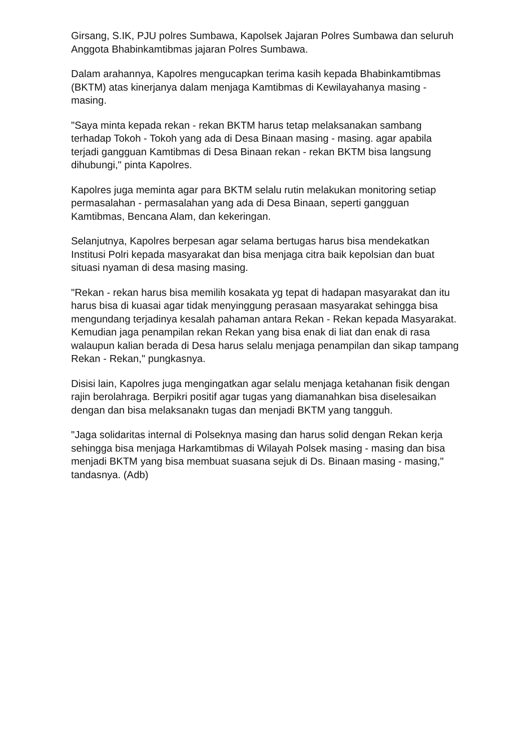Girsang, S.IK, PJU polres Sumbawa, Kapolsek Jajaran Polres Sumbawa dan seluruh Anggota Bhabinkamtibmas jajaran Polres Sumbawa.
Dalam arahannya, Kapolres mengucapkan terima kasih kepada Bhabinkamtibmas (BKTM) atas kinerjanya dalam menjaga Kamtibmas di Kewilayahanya masing - masing.
"Saya minta kepada rekan - rekan BKTM harus tetap melaksanakan sambang terhadap Tokoh - Tokoh yang ada di Desa Binaan masing - masing. agar apabila terjadi gangguan Kamtibmas di Desa Binaan rekan - rekan BKTM bisa langsung dihubungi," pinta Kapolres.
Kapolres juga meminta agar para BKTM selalu rutin melakukan monitoring setiap permasalahan - permasalahan yang ada di Desa Binaan, seperti gangguan Kamtibmas, Bencana Alam, dan kekeringan.
Selanjutnya, Kapolres berpesan agar selama bertugas harus bisa mendekatkan Institusi Polri kepada masyarakat dan bisa menjaga citra baik kepolsian dan buat situasi nyaman di desa masing masing.
"Rekan - rekan harus bisa memilih kosakata yg tepat di hadapan masyarakat dan itu harus bisa di kuasai agar tidak menyinggung perasaan masyarakat sehingga bisa mengundang terjadinya kesalah pahaman antara Rekan - Rekan kepada Masyarakat. Kemudian jaga penampilan rekan Rekan yang bisa enak di liat dan enak di rasa walaupun kalian berada di Desa harus selalu menjaga penampilan dan sikap tampang Rekan - Rekan," pungkasnya.
Disisi lain, Kapolres juga mengingatkan agar selalu menjaga ketahanan fisik dengan rajin berolahraga. Berpikri positif agar tugas yang diamanahkan bisa diselesaikan dengan dan bisa melaksanakn tugas dan menjadi BKTM yang tangguh.
"Jaga solidaritas internal di Polseknya masing dan harus solid dengan Rekan kerja sehingga bisa menjaga Harkamtibmas di Wilayah Polsek masing - masing dan bisa menjadi BKTM yang bisa membuat suasana sejuk di Ds. Binaan masing - masing," tandasnya. (Adb)